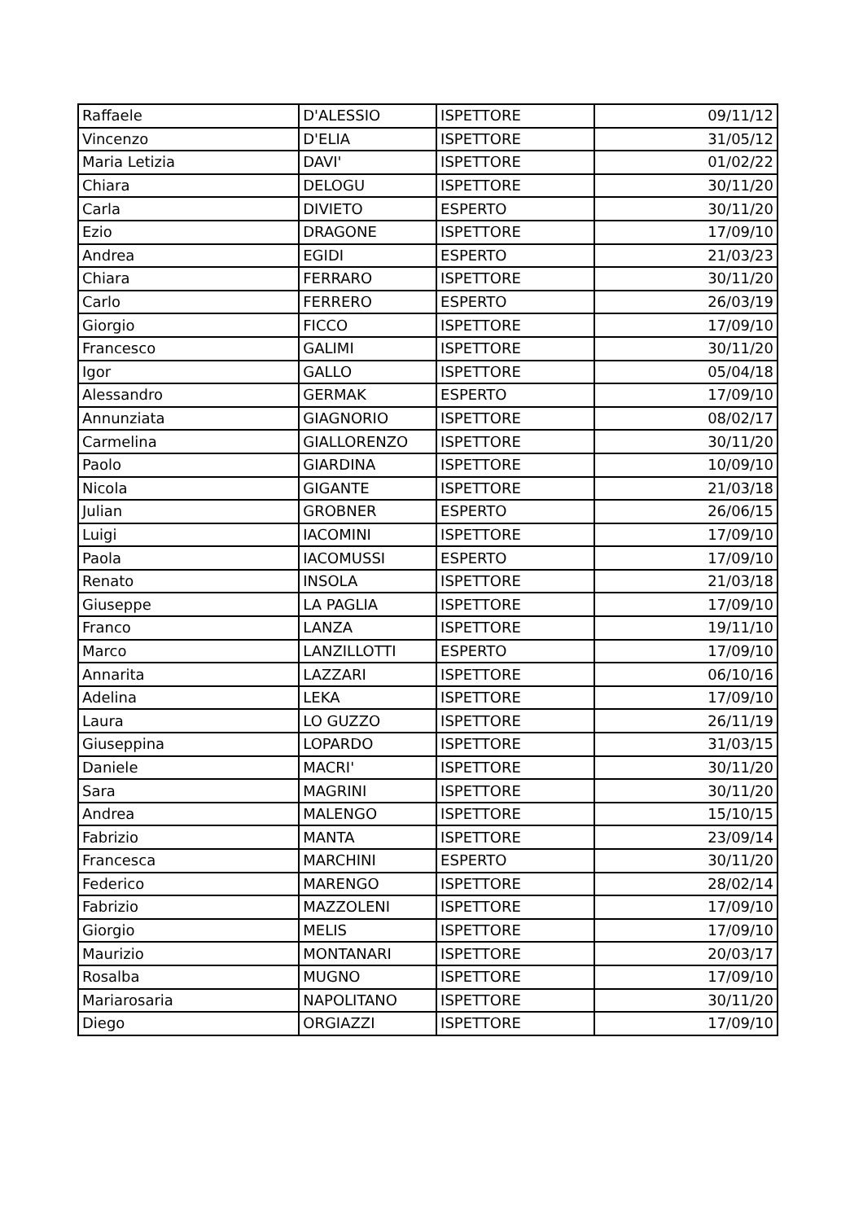| Raffaele | D'ALESSIO | ISPETTORE | 09/11/12 |
| Vincenzo | D'ELIA | ISPETTORE | 31/05/12 |
| Maria Letizia | DAVI' | ISPETTORE | 01/02/22 |
| Chiara | DELOGU | ISPETTORE | 30/11/20 |
| Carla | DIVIETO | ESPERTO | 30/11/20 |
| Ezio | DRAGONE | ISPETTORE | 17/09/10 |
| Andrea | EGIDI | ESPERTO | 21/03/23 |
| Chiara | FERRARO | ISPETTORE | 30/11/20 |
| Carlo | FERRERO | ESPERTO | 26/03/19 |
| Giorgio | FICCO | ISPETTORE | 17/09/10 |
| Francesco | GALIMI | ISPETTORE | 30/11/20 |
| Igor | GALLO | ISPETTORE | 05/04/18 |
| Alessandro | GERMAK | ESPERTO | 17/09/10 |
| Annunziata | GIAGNORIO | ISPETTORE | 08/02/17 |
| Carmelina | GIALLORENZO | ISPETTORE | 30/11/20 |
| Paolo | GIARDINA | ISPETTORE | 10/09/10 |
| Nicola | GIGANTE | ISPETTORE | 21/03/18 |
| Julian | GROBNER | ESPERTO | 26/06/15 |
| Luigi | IACOMINI | ISPETTORE | 17/09/10 |
| Paola | IACOMUSSI | ESPERTO | 17/09/10 |
| Renato | INSOLA | ISPETTORE | 21/03/18 |
| Giuseppe | LA PAGLIA | ISPETTORE | 17/09/10 |
| Franco | LANZA | ISPETTORE | 19/11/10 |
| Marco | LANZILLOTTI | ESPERTO | 17/09/10 |
| Annarita | LAZZARI | ISPETTORE | 06/10/16 |
| Adelina | LEKA | ISPETTORE | 17/09/10 |
| Laura | LO GUZZO | ISPETTORE | 26/11/19 |
| Giuseppina | LOPARDO | ISPETTORE | 31/03/15 |
| Daniele | MACRI' | ISPETTORE | 30/11/20 |
| Sara | MAGRINI | ISPETTORE | 30/11/20 |
| Andrea | MALENGO | ISPETTORE | 15/10/15 |
| Fabrizio | MANTA | ISPETTORE | 23/09/14 |
| Francesca | MARCHINI | ESPERTO | 30/11/20 |
| Federico | MARENGO | ISPETTORE | 28/02/14 |
| Fabrizio | MAZZOLENI | ISPETTORE | 17/09/10 |
| Giorgio | MELIS | ISPETTORE | 17/09/10 |
| Maurizio | MONTANARI | ISPETTORE | 20/03/17 |
| Rosalba | MUGNO | ISPETTORE | 17/09/10 |
| Mariarosaria | NAPOLITANO | ISPETTORE | 30/11/20 |
| Diego | ORGIAZZI | ISPETTORE | 17/09/10 |